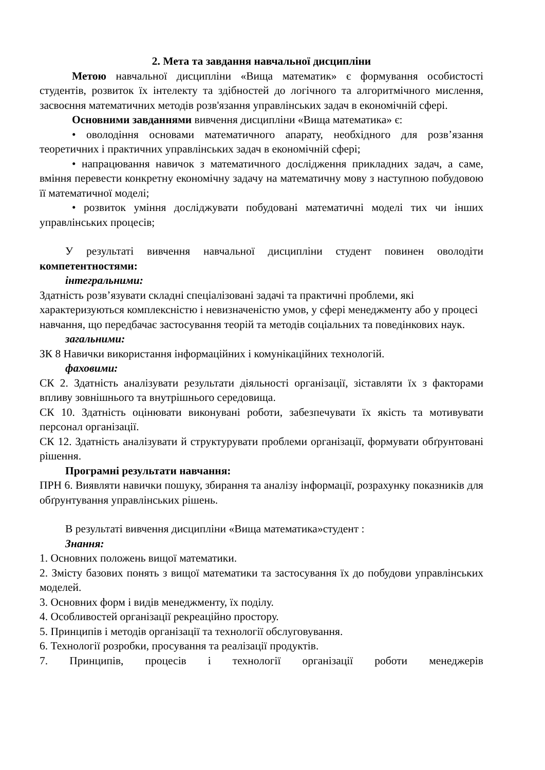2. Мета та завдання навчальної дисципліни
Метою навчальної дисципліни «Вища математик» є формування особистості студентів, розвиток їх інтелекту та здібностей до логічного та алгоритмічного мислення, засвоєння математичних методів розв'язання управлінських задач в економічній сфері.
Основними завданнями вивчення дисципліни «Вища математика» є:
• оволодіння основами математичного апарату, необхідного для розв’язання теоретичних і практичних управлінських задач в економічній сфері;
• напрацювання навичок з математичного дослідження прикладних задач, а саме, вміння перевести конкретну економічну задачу на математичну мову з наступною побудовою її математичної моделі;
• розвиток уміння досліджувати побудовані математичні моделі тих чи інших управлінських процесів;
У результаті вивчення навчальної дисципліни студент повинен оволодіти компетентностями:
інтегральними:
Здатність розв’язувати складні спеціалізовані задачі та практичні проблеми, які характеризуються комплексністю і невизначеністю умов, у сфері менеджменту або у процесі навчання, що передбачає застосування теорій та методів соціальних та поведінкових наук.
загальними:
ЗК 8 Навички використання інформаційних і комунікаційних технологій.
фаховими:
СК 2. Здатність аналізувати результати діяльності організації, зіставляти їх з факторами впливу зовнішнього та внутрішнього середовища.
СК 10. Здатність оцінювати виконувані роботи, забезпечувати їх якість та мотивувати персонал організації.
СК 12. Здатність аналізувати й структурувати проблеми організації, формувати обґрунтовані рішення.
Програмні результати навчання:
ПРН 6. Виявляти навички пошуку, збирання та аналізу інформації, розрахунку показників для обґрунтування управлінських рішень.
В результаті вивчення дисципліни «Вища математика»студент :
Знання:
1. Основних положень вищої математики.
2. Змісту базових понять з вищої математики та застосування їх до побудови управлінських моделей.
3. Основних форм і видів менеджменту, їх поділу.
4. Особливостей організації рекреаційно простору.
5. Принципів і методів організації та технології обслуговування.
6. Технології розробки, просування та реалізації продуктів.
7. Принципів, процесів і технології організації роботи менеджерів